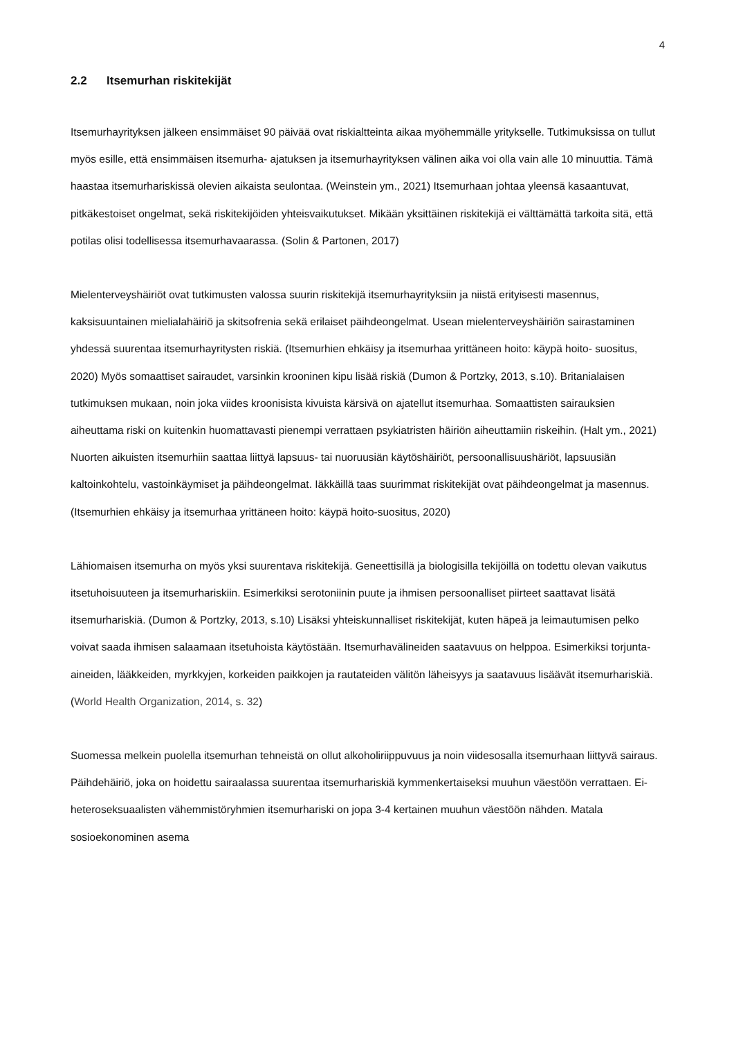4
2.2 Itsemurhan riskitekijät
Itsemurhayrityksen jälkeen ensimmäiset 90 päivää ovat riskialtteinta aikaa myöhemmälle yritykselle. Tutkimuksissa on tullut myös esille, että ensimmäisen itsemurha- ajatuksen ja itsemurhayrityksen välinen aika voi olla vain alle 10 minuuttia. Tämä haastaa itsemurhariskissä olevien aikaista seulontaa. (Weinstein ym., 2021) Itsemurhaan johtaa yleensä kasaantuvat, pitkäkestoiset ongelmat, sekä riskitekijöiden yhteisvaikutukset. Mikään yksittäinen riskitekijä ei välttämättä tarkoita sitä, että potilas olisi todellisessa itsemurhavaarassa. (Solin & Partonen, 2017)
Mielenterveyshäiriöt ovat tutkimusten valossa suurin riskitekijä itsemurhayrityksiin ja niistä erityisesti masennus, kaksisuuntainen mielialahäiriö ja skitsofrenia sekä erilaiset päihdeongelmat. Usean mielenterveyshäiriön sairastaminen yhdessä suurentaa itsemurhayritysten riskiä. (Itsemurhien ehkäisy ja itsemurhaa yrittäneen hoito: käypä hoito- suositus, 2020) Myös somaattiset sairaudet, varsinkin krooninen kipu lisää riskiä (Dumon & Portzky, 2013, s.10). Britanialaisen tutkimuksen mukaan, noin joka viides kroonisista kivuista kärsivä on ajatellut itsemurhaa. Somaattisten sairauksien aiheuttama riski on kuitenkin huomattavasti pienempi verrattaen psykiatristen häiriön aiheuttamiin riskeihin. (Halt ym., 2021) Nuorten aikuisten itsemurhiin saattaa liittyä lapsuus- tai nuoruusiän käytöshäiriöt, persoonallisuushäriöt, lapsuusiän kaltoinkohtelu, vastoinkäymiset ja päihdeongelmat. Iäkkäillä taas suurimmat riskitekijät ovat päihdeongelmat ja masennus. (Itsemurhien ehkäisy ja itsemurhaa yrittäneen hoito: käypä hoito-suositus, 2020)
Lähiomaisen itsemurha on myös yksi suurentava riskitekijä. Geneettisillä ja biologisilla tekijöillä on todettu olevan vaikutus itsetuhoisuuteen ja itsemurhariskiin. Esimerkiksi serotoniinin puute ja ihmisen persoonalliset piirteet saattavat lisätä itsemurhariskiä. (Dumon & Portzky, 2013, s.10) Lisäksi yhteiskunnalliset riskitekijät, kuten häpeä ja leimautumisen pelko voivat saada ihmisen salaamaan itsetuhoista käytöstään. Itsemurhavälineiden saatavuus on helppoa. Esimerkiksi torjunta-aineiden, lääkkeiden, myrkkyjen, korkeiden paikkojen ja rautateiden välitön läheisyys ja saatavuus lisäävät itsemurhariskiä. (World Health Organization, 2014, s. 32)
Suomessa melkein puolella itsemurhan tehneistä on ollut alkoholiriippuvuus ja noin viidesosalla itsemurhaan liittyvä sairaus. Päihdehäiriö, joka on hoidettu sairaalassa suurentaa itsemurhariskiä kymmenkertaiseksi muuhun väestöön verrattaen. Ei- heteroseksuaalisten vähemmistöryhmien itsemurhariski on jopa 3-4 kertainen muuhun väestöön nähden. Matala sosioekonominen asema